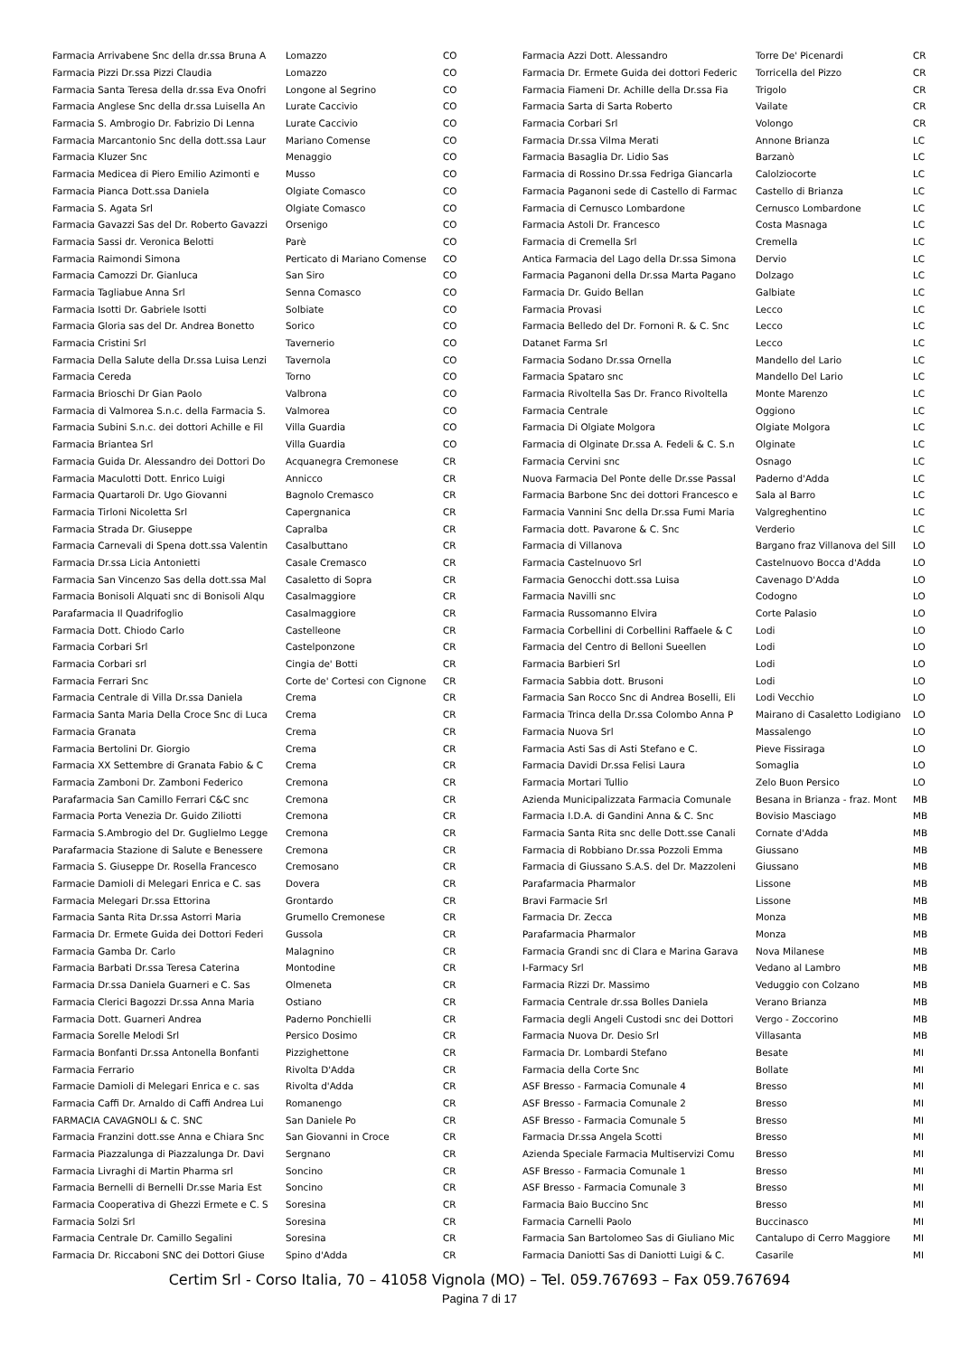| Farmacia Arrivabene Snc della dr.ssa Bruna A | Lomazzo | CO |
| Farmacia Pizzi Dr.ssa Pizzi Claudia | Lomazzo | CO |
| Farmacia Santa Teresa della dr.ssa Eva Onofri | Longone al Segrino | CO |
| Farmacia Anglese Snc della dr.ssa Luisella An | Lurate Caccivio | CO |
| Farmacia S. Ambrogio Dr. Fabrizio Di Lenna | Lurate Caccivio | CO |
| Farmacia Marcantonio Snc della dott.ssa Laur | Mariano Comense | CO |
| Farmacia Kluzer Snc | Menaggio | CO |
| Farmacia Medicea di Piero Emilio Azimonti e | Musso | CO |
| Farmacia Pianca Dott.ssa Daniela | Olgiate Comasco | CO |
| Farmacia S. Agata Srl | Olgiate Comasco | CO |
| Farmacia Gavazzi Sas del Dr. Roberto Gavazzi | Orsenigo | CO |
| Farmacia Sassi dr. Veronica Belotti | Parè | CO |
| Farmacia Raimondi Simona | Perticato di Mariano Comense | CO |
| Farmacia Camozzi Dr. Gianluca | San Siro | CO |
| Farmacia Tagliabue Anna Srl | Senna Comasco | CO |
| Farmacia Isotti Dr. Gabriele Isotti | Solbiate | CO |
| Farmacia Gloria sas del Dr. Andrea Bonetto | Sorico | CO |
| Farmacia Cristini Srl | Tavernerio | CO |
| Farmacia Della Salute della Dr.ssa Luisa Lenzi | Tavernola | CO |
| Farmacia Cereda | Torno | CO |
| Farmacia Brioschi Dr Gian Paolo | Valbrona | CO |
| Farmacia di Valmorea S.n.c. della Farmacia S. | Valmorea | CO |
| Farmacia Subini S.n.c. dei dottori Achille e Fil | Villa Guardia | CO |
| Farmacia Briantea Srl | Villa Guardia | CO |
| Farmacia Guida Dr. Alessandro dei Dottori Do | Acquanegra Cremonese | CR |
| Farmacia Maculotti Dott. Enrico Luigi | Annicco | CR |
| Farmacia Quartaroli Dr. Ugo Giovanni | Bagnolo Cremasco | CR |
| Farmacia Tirloni Nicoletta Srl | Capergnanica | CR |
| Farmacia Strada Dr. Giuseppe | Capralba | CR |
| Farmacia Carnevali di Spena dott.ssa Valentin | Casalbuttano | CR |
| Farmacia Dr.ssa Licia Antonietti | Casale Cremasco | CR |
| Farmacia San Vincenzo Sas della dott.ssa Mal | Casaletto di Sopra | CR |
| Farmacia Bonisoli Alquati snc di Bonisoli Alqu | Casalmaggiore | CR |
| Parafarmacia Il Quadrifoglio | Casalmaggiore | CR |
| Farmacia Dott. Chiodo Carlo | Castelleone | CR |
| Farmacia Corbari Srl | Castelponzone | CR |
| Farmacia Corbari srl | Cingia de' Botti | CR |
| Farmacia Ferrari Snc | Corte de' Cortesi con Cignone | CR |
| Farmacia Centrale di Villa Dr.ssa Daniela | Crema | CR |
| Farmacia Santa Maria Della Croce Snc di Luca | Crema | CR |
| Farmacia Granata | Crema | CR |
| Farmacia Bertolini Dr. Giorgio | Crema | CR |
| Farmacia XX Settembre di Granata Fabio & C | Crema | CR |
| Farmacia Zamboni Dr. Zamboni Federico | Cremona | CR |
| Parafarmacia San Camillo Ferrari C&C snc | Cremona | CR |
| Farmacia Porta Venezia Dr. Guido Ziliotti | Cremona | CR |
| Farmacia S.Ambrogio del Dr. Guglielmo Legge | Cremona | CR |
| Parafarmacia Stazione di Salute e Benessere | Cremona | CR |
| Farmacia S. Giuseppe Dr. Rosella Francesco | Cremosano | CR |
| Farmacie Damioli di Melegari Enrica e C. sas | Dovera | CR |
| Farmacia Melegari Dr.ssa Ettorina | Grontardo | CR |
| Farmacia Santa Rita Dr.ssa Astorri Maria | Grumello Cremonese | CR |
| Farmacia Dr. Ermete Guida dei Dottori Federi | Gussola | CR |
| Farmacia Gamba Dr. Carlo | Malagnino | CR |
| Farmacia Barbati Dr.ssa Teresa Caterina | Montodine | CR |
| Farmacia Dr.ssa Daniela Guarneri e C. Sas | Olmeneta | CR |
| Farmacia Clerici Bagozzi Dr.ssa Anna Maria | Ostiano | CR |
| Farmacia Dott. Guarneri Andrea | Paderno Ponchielli | CR |
| Farmacia Sorelle Melodi Srl | Persico Dosimo | CR |
| Farmacia Bonfanti Dr.ssa Antonella Bonfanti | Pizzighettone | CR |
| Farmacia Ferrario | Rivolta D'Adda | CR |
| Farmacie Damioli di Melegari Enrica e c. sas | Rivolta d'Adda | CR |
| Farmacia Caffi Dr. Arnaldo di Caffi Andrea Lui | Romanengo | CR |
| FARMACIA CAVAGNOLI & C. SNC | San Daniele Po | CR |
| Farmacia Franzini dott.sse Anna e Chiara Snc | San Giovanni in Croce | CR |
| Farmacia Piazzalunga di Piazzalunga Dr. Davi | Sergnano | CR |
| Farmacia Livraghi di Martin Pharma srl | Soncino | CR |
| Farmacia Bernelli di Bernelli Dr.sse Maria Est | Soncino | CR |
| Farmacia Cooperativa di Ghezzi Ermete e C. S | Soresina | CR |
| Farmacia Solzi Srl | Soresina | CR |
| Farmacia Centrale Dr. Camillo Segalini | Soresina | CR |
| Farmacia Dr. Riccaboni SNC dei Dottori Giuse | Spino d'Adda | CR |
| Farmacia Azzi Dott. Alessandro | Torre De' Picenardi | CR |
| Farmacia Dr. Ermete Guida dei dottori Federic | Torricella del Pizzo | CR |
| Farmacia Fiameni Dr. Achille della Dr.ssa Fia | Trigolo | CR |
| Farmacia Sarta di Sarta Roberto | Vailate | CR |
| Farmacia Corbari Srl | Volongo | CR |
| Farmacia Dr.ssa Vilma Merati | Annone Brianza | LC |
| Farmacia Basaglia Dr. Lidio Sas | Barzanò | LC |
| Farmacia di Rossino Dr.ssa Fedriga Giancarla | Calolziocorte | LC |
| Farmacia Paganoni sede di Castello di Farmac | Castello di Brianza | LC |
| Farmacia di Cernusco Lombardone | Cernusco Lombardone | LC |
| Farmacia Astoli Dr. Francesco | Costa Masnaga | LC |
| Farmacia di Cremella Srl | Cremella | LC |
| Antica Farmacia del Lago della Dr.ssa Simona | Dervio | LC |
| Farmacia Paganoni della Dr.ssa Marta Pagano | Dolzago | LC |
| Farmacia Dr. Guido Bellan | Galbiate | LC |
| Farmacia Provasi | Lecco | LC |
| Farmacia Belledo del Dr. Fornoni R. & C. Snc | Lecco | LC |
| Datanet Farma Srl | Lecco | LC |
| Farmacia Sodano Dr.ssa Ornella | Mandello del Lario | LC |
| Farmacia Spataro snc | Mandello Del Lario | LC |
| Farmacia Rivoltella Sas Dr. Franco Rivoltella | Monte Marenzo | LC |
| Farmacia Centrale | Oggiono | LC |
| Farmacia Di Olgiate Molgora | Olgiate Molgora | LC |
| Farmacia di Olginate Dr.ssa A. Fedeli & C. S.n | Olginate | LC |
| Farmacia Cervini snc | Osnago | LC |
| Nuova Farmacia Del Ponte delle Dr.sse Passal | Paderno d'Adda | LC |
| Farmacia Barbone Snc dei dottori Francesco e | Sala al Barro | LC |
| Farmacia Vannini Snc della Dr.ssa Fumi Maria | Valgreghentino | LC |
| Farmacia dott. Pavarone & C. Snc | Verderio | LC |
| Farmacia di Villanova | Bargano fraz Villanova del Sill | LO |
| Farmacia Castelnuovo Srl | Castelnuovo Bocca d'Adda | LO |
| Farmacia Genocchi dott.ssa Luisa | Cavenago D'Adda | LO |
| Farmacia Navilli snc | Codogno | LO |
| Farmacia Russomanno Elvira | Corte Palasio | LO |
| Farmacia Corbellini di Corbellini Raffaele & C | Lodi | LO |
| Farmacia del Centro di Belloni Sueellen | Lodi | LO |
| Farmacia Barbieri Srl | Lodi | LO |
| Farmacia Sabbia dott. Brusoni | Lodi | LO |
| Farmacia San Rocco Snc di Andrea Boselli, Eli | Lodi Vecchio | LO |
| Farmacia Trinca della Dr.ssa Colombo Anna P | Mairano di Casaletto Lodigiano | LO |
| Farmacia Nuova Srl | Massalengo | LO |
| Farmacia Asti Sas di Asti Stefano e C. | Pieve Fissiraga | LO |
| Farmacia Davidi Dr.ssa Felisi Laura | Somaglia | LO |
| Farmacia Mortari Tullio | Zelo Buon Persico | LO |
| Azienda Municipalizzata Farmacia Comunale | Besana in Brianza - fraz. Mont | MB |
| Farmacia I.D.A. di Gandini Anna & C. Snc | Bovisio Masciago | MB |
| Farmacia Santa Rita snc delle Dott.sse Canali | Cornate d'Adda | MB |
| Farmacia di Robbiano Dr.ssa Pozzoli Emma | Giussano | MB |
| Farmacia di Giussano S.A.S. del Dr. Mazzoleni | Giussano | MB |
| Parafarmacia Pharmalor | Lissone | MB |
| Bravi Farmacie Srl | Lissone | MB |
| Farmacia Dr. Zecca | Monza | MB |
| Parafarmacia Pharmalor | Monza | MB |
| Farmacia Grandi snc di Clara e Marina Garava | Nova Milanese | MB |
| I-Farmacy Srl | Vedano al Lambro | MB |
| Farmacia Rizzi Dr. Massimo | Veduggio con Colzano | MB |
| Farmacia Centrale dr.ssa Bolles Daniela | Verano Brianza | MB |
| Farmacia degli Angeli Custodi snc dei Dottori | Vergo - Zoccorino | MB |
| Farmacia Nuova Dr. Desio Srl | Villasanta | MB |
| Farmacia Dr. Lombardi Stefano | Besate | MI |
| Farmacia della Corte Snc | Bollate | MI |
| ASF Bresso - Farmacia Comunale 4 | Bresso | MI |
| ASF Bresso - Farmacia Comunale 2 | Bresso | MI |
| ASF Bresso - Farmacia Comunale 5 | Bresso | MI |
| Farmacia Dr.ssa Angela Scotti | Bresso | MI |
| Azienda Speciale Farmacia Multiservizi Comu | Bresso | MI |
| ASF Bresso - Farmacia Comunale 1 | Bresso | MI |
| ASF Bresso - Farmacia Comunale 3 | Bresso | MI |
| Farmacia Baio Buccino Snc | Bresso | MI |
| Farmacia Carnelli Paolo | Buccinasco | MI |
| Farmacia San Bartolomeo Sas di Giuliano Mic | Cantalupo di Cerro Maggiore | MI |
| Farmacia Daniotti Sas di Daniotti Luigi & C. | Casarile | MI |
Certim Srl - Corso Italia, 70 – 41058 Vignola (MO) – Tel. 059.767693 – Fax 059.767694
Pagina 7 di 17